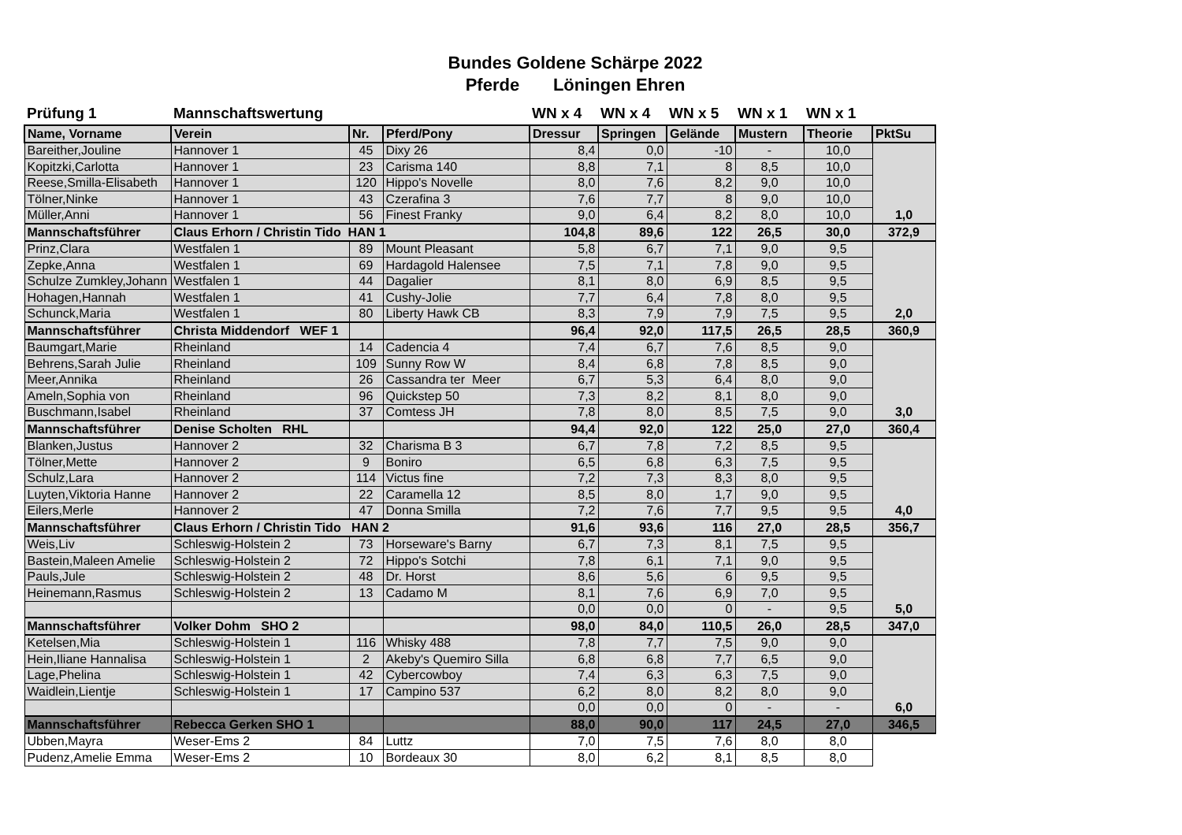Bundes Goldene Schärpe 2022
Pferde Löningen Ehren
| Prüfung 1 | Mannschaftswertung | | | WN x 4 | WN x 4 | WN x 5 | WN x 1 | WN x 1 | |
| Name, Vorname | Verein | Nr. | Pferd/Pony | Dressur | Springen | Gelände | Mustern | Theorie | PktSu |
| Bareither,Jouline | Hannover 1 | 45 | Dixy 26 | 8,4 | 0,0 | -10 | - | 10,0 | |
| Kopitzki,Carlotta | Hannover 1 | 23 | Carisma 140 | 8,8 | 7,1 | 8 | 8,5 | 10,0 | |
| Reese,Smilla-Elisabeth | Hannover 1 | 120 | Hippo's Novelle | 8,0 | 7,6 | 8,2 | 9,0 | 10,0 | |
| Tölner,Ninke | Hannover 1 | 43 | Czerafina 3 | 7,6 | 7,7 | 8 | 9,0 | 10,0 | |
| Müller,Anni | Hannover 1 | 56 | Finest Franky | 9,0 | 6,4 | 8,2 | 8,0 | 10,0 | 1,0 |
| Mannschaftsführer | Claus Erhorn / Christin Tido HAN 1 | | | 104,8 | 89,6 | 122 | 26,5 | 30,0 | 372,9 |
| Prinz,Clara | Westfalen 1 | 89 | Mount Pleasant | 5,8 | 6,7 | 7,1 | 9,0 | 9,5 | |
| Zepke,Anna | Westfalen 1 | 69 | Hardagold Halensee | 7,5 | 7,1 | 7,8 | 9,0 | 9,5 | |
| Schulze Zumkley,Johann | Westfalen 1 | 44 | Dagalier | 8,1 | 8,0 | 6,9 | 8,5 | 9,5 | |
| Hohagen,Hannah | Westfalen 1 | 41 | Cushy-Jolie | 7,7 | 6,4 | 7,8 | 8,0 | 9,5 | |
| Schunck,Maria | Westfalen 1 | 80 | Liberty Hawk CB | 8,3 | 7,9 | 7,9 | 7,5 | 9,5 | 2,0 |
| Mannschaftsführer | Christa Middendorf WEF 1 | | | 96,4 | 92,0 | 117,5 | 26,5 | 28,5 | 360,9 |
| Baumgart,Marie | Rheinland | 14 | Cadencia 4 | 7,4 | 6,7 | 7,6 | 8,5 | 9,0 | |
| Behrens,Sarah Julie | Rheinland | 109 | Sunny Row W | 8,4 | 6,8 | 7,8 | 8,5 | 9,0 | |
| Meer,Annika | Rheinland | 26 | Cassandra ter Meer | 6,7 | 5,3 | 6,4 | 8,0 | 9,0 | |
| Ameln,Sophia von | Rheinland | 96 | Quickstep 50 | 7,3 | 8,2 | 8,1 | 8,0 | 9,0 | |
| Buschmann,Isabel | Rheinland | 37 | Comtess JH | 7,8 | 8,0 | 8,5 | 7,5 | 9,0 | 3,0 |
| Mannschaftsführer | Denise Scholten RHL | | | 94,4 | 92,0 | 122 | 25,0 | 27,0 | 360,4 |
| Blanken,Justus | Hannover 2 | 32 | Charisma B 3 | 6,7 | 7,8 | 7,2 | 8,5 | 9,5 | |
| Tölner,Mette | Hannover 2 | 9 | Boniro | 6,5 | 6,8 | 6,3 | 7,5 | 9,5 | |
| Schulz,Lara | Hannover 2 | 114 | Victus fine | 7,2 | 7,3 | 8,3 | 8,0 | 9,5 | |
| Luyten,Viktoria Hanne | Hannover 2 | 22 | Caramella 12 | 8,5 | 8,0 | 1,7 | 9,0 | 9,5 | |
| Eilers,Merle | Hannover 2 | 47 | Donna Smilla | 7,2 | 7,6 | 7,7 | 9,5 | 9,5 | 4,0 |
| Mannschaftsführer | Claus Erhorn / Christin Tido HAN 2 | | | 91,6 | 93,6 | 116 | 27,0 | 28,5 | 356,7 |
| Weis,Liv | Schleswig-Holstein 2 | 73 | Horseware's Barny | 6,7 | 7,3 | 8,1 | 7,5 | 9,5 | |
| Bastein,Maleen Amelie | Schleswig-Holstein 2 | 72 | Hippo's Sotchi | 7,8 | 6,1 | 7,1 | 9,0 | 9,5 | |
| Pauls,Jule | Schleswig-Holstein 2 | 48 | Dr. Horst | 8,6 | 5,6 | 6 | 9,5 | 9,5 | |
| Heinemann,Rasmus | Schleswig-Holstein 2 | 13 | Cadamo M | 8,1 | 7,6 | 6,9 | 7,0 | 9,5 | |
| | | | | 0,0 | 0,0 | 0 | - | 9,5 | 5,0 |
| Mannschaftsführer | Volker Dohm SHO 2 | | | 98,0 | 84,0 | 110,5 | 26,0 | 28,5 | 347,0 |
| Ketelsen,Mia | Schleswig-Holstein 1 | 116 | Whisky 488 | 7,8 | 7,7 | 7,5 | 9,0 | 9,0 | |
| Hein,Iliane Hannalisa | Schleswig-Holstein 1 | 2 | Akeby's Quemiro Silla | 6,8 | 6,8 | 7,7 | 6,5 | 9,0 | |
| Lage,Phelina | Schleswig-Holstein 1 | 42 | Cybercowboy | 7,4 | 6,3 | 6,3 | 7,5 | 9,0 | |
| Waidlein,Lientje | Schleswig-Holstein 1 | 17 | Campino 537 | 6,2 | 8,0 | 8,2 | 8,0 | 9,0 | |
| | | | | 0,0 | 0,0 | 0 | - | - | 6,0 |
| Mannschaftsführer | Rebecca Gerken SHO 1 | | | 88,0 | 90,0 | 117 | 24,5 | 27,0 | 346,5 |
| Ubben,Mayra | Weser-Ems 2 | 84 | Luttz | 7,0 | 7,5 | 7,6 | 8,0 | 8,0 | |
| Pudenz,Amelie Emma | Weser-Ems 2 | 10 | Bordeaux 30 | 8,0 | 6,2 | 8,1 | 8,5 | 8,0 | |